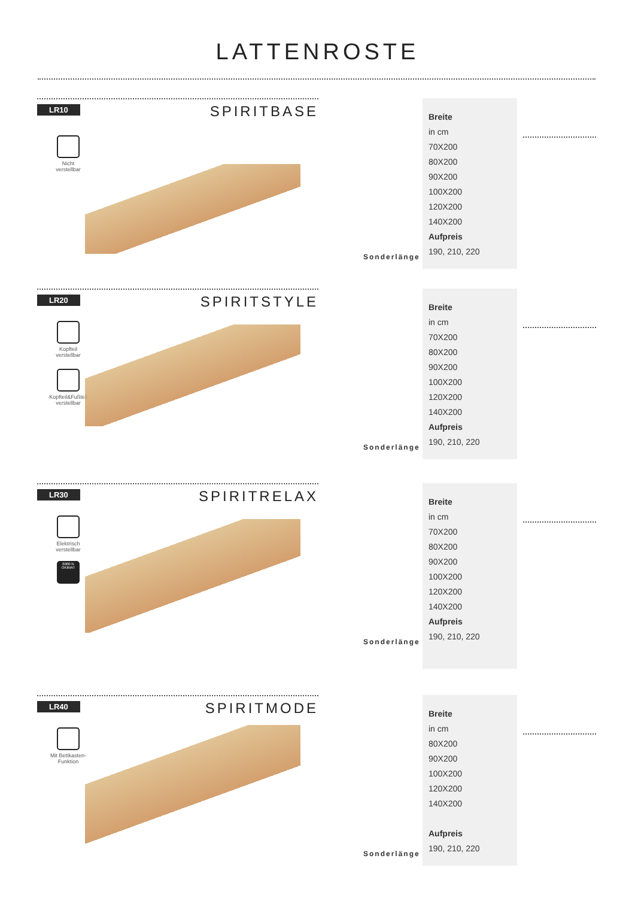LATTENROSTE
LR10 SPIRITBASE
Nicht
verstellbar
| Breite |
| in cm |
| 70X200 |
| 80X200 |
| 90X200 |
| 100X200 |
| 120X200 |
| 140X200 |
| Aufpreis |
| 190, 210, 220 |
Sonderlänge
LR20 SPIRITSTYLE
Kopfteil
verstellbar
Kopfteil&Fußteil
verstellbar
| Breite |
| in cm |
| 70X200 |
| 80X200 |
| 90X200 |
| 100X200 |
| 120X200 |
| 140X200 |
| Aufpreis |
| 190, 210, 220 |
Sonderlänge
LR30 SPIRITRELAX
Elektrisch
verstellbar
6000 N OKIMAT
| Breite |
| in cm |
| 70X200 |
| 80X200 |
| 90X200 |
| 100X200 |
| 120X200 |
| 140X200 |
| Aufpreis |
| 190, 210, 220 |
Sonderlänge
LR40 SPIRITMODE
Mit Bettkasten-
Funktion
| Breite |
| in cm |
| 80X200 |
| 90X200 |
| 100X200 |
| 120X200 |
| 140X200 |
| Aufpreis |
| 190, 210, 220 |
Sonderlänge